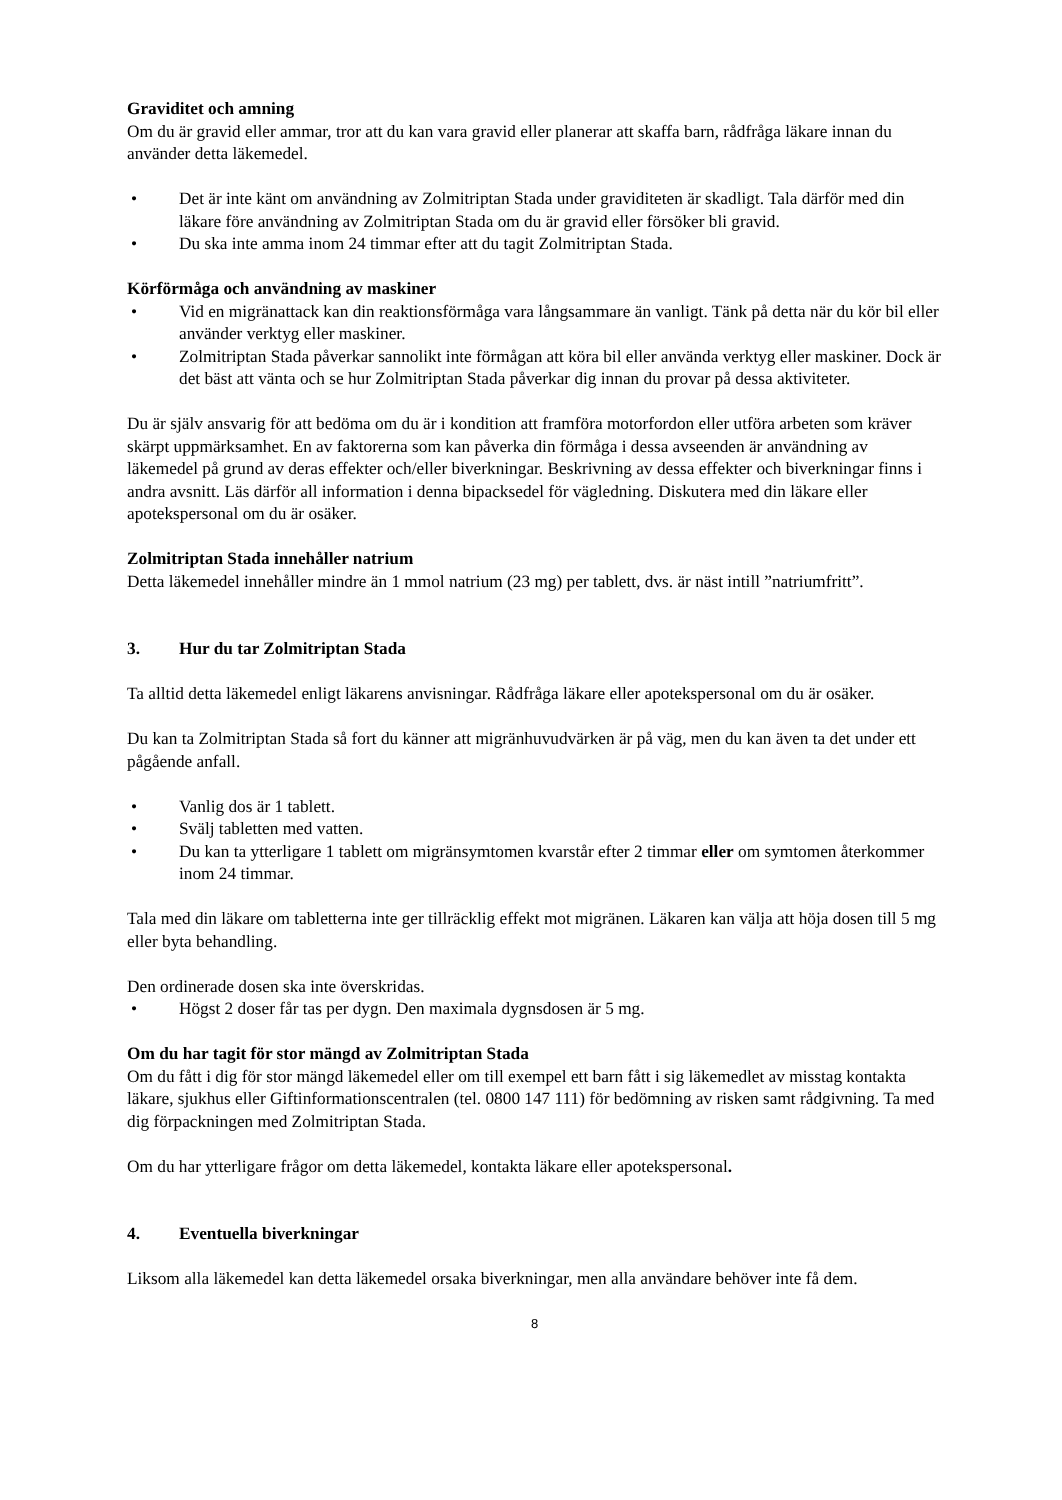Graviditet och amning
Om du är gravid eller ammar, tror att du kan vara gravid eller planerar att skaffa barn, rådfråga läkare innan du använder detta läkemedel.
• Det är inte känt om användning av Zolmitriptan Stada under graviditeten är skadligt. Tala därför med din läkare före användning av Zolmitriptan Stada om du är gravid eller försöker bli gravid.
• Du ska inte amma inom 24 timmar efter att du tagit Zolmitriptan Stada.
Körförmåga och användning av maskiner
• Vid en migränattack kan din reaktionsförmåga vara långsammare än vanligt. Tänk på detta när du kör bil eller använder verktyg eller maskiner.
• Zolmitriptan Stada påverkar sannolikt inte förmågan att köra bil eller använda verktyg eller maskiner. Dock är det bäst att vänta och se hur Zolmitriptan Stada påverkar dig innan du provar på dessa aktiviteter.
Du är själv ansvarig för att bedöma om du är i kondition att framföra motorfordon eller utföra arbeten som kräver skärpt uppmärksamhet. En av faktorerna som kan påverka din förmåga i dessa avseenden är användning av läkemedel på grund av deras effekter och/eller biverkningar. Beskrivning av dessa effekter och biverkningar finns i andra avsnitt. Läs därför all information i denna bipacksedel för vägledning. Diskutera med din läkare eller apotekspersonal om du är osäker.
Zolmitriptan Stada innehåller natrium
Detta läkemedel innehåller mindre än 1 mmol natrium (23 mg) per tablett, dvs. är näst intill ”natriumfritt”.
3. Hur du tar Zolmitriptan Stada
Ta alltid detta läkemedel enligt läkarens anvisningar. Rådfråga läkare eller apotekspersonal om du är osäker.
Du kan ta Zolmitriptan Stada så fort du känner att migränhuvudvärken är på väg, men du kan även ta det under ett pågående anfall.
• Vanlig dos är 1 tablett.
• Svälj tabletten med vatten.
• Du kan ta ytterligare 1 tablett om migränsymtomen kvarstår efter 2 timmar eller om symtomen återkommer inom 24 timmar.
Tala med din läkare om tabletterna inte ger tillräcklig effekt mot migränen. Läkaren kan välja att höja dosen till 5 mg eller byta behandling.
Den ordinerade dosen ska inte överskridas.
• Högst 2 doser får tas per dygn. Den maximala dygnsdosen är 5 mg.
Om du har tagit för stor mängd av Zolmitriptan Stada
Om du fått i dig för stor mängd läkemedel eller om till exempel ett barn fått i sig läkemedlet av misstag kontakta läkare, sjukhus eller Giftinformationscentralen (tel. 0800 147 111) för bedömning av risken samt rådgivning. Ta med dig förpackningen med Zolmitriptan Stada.
Om du har ytterligare frågor om detta läkemedel, kontakta läkare eller apotekspersonal.
4. Eventuella biverkningar
Liksom alla läkemedel kan detta läkemedel orsaka biverkningar, men alla användare behöver inte få dem.
8